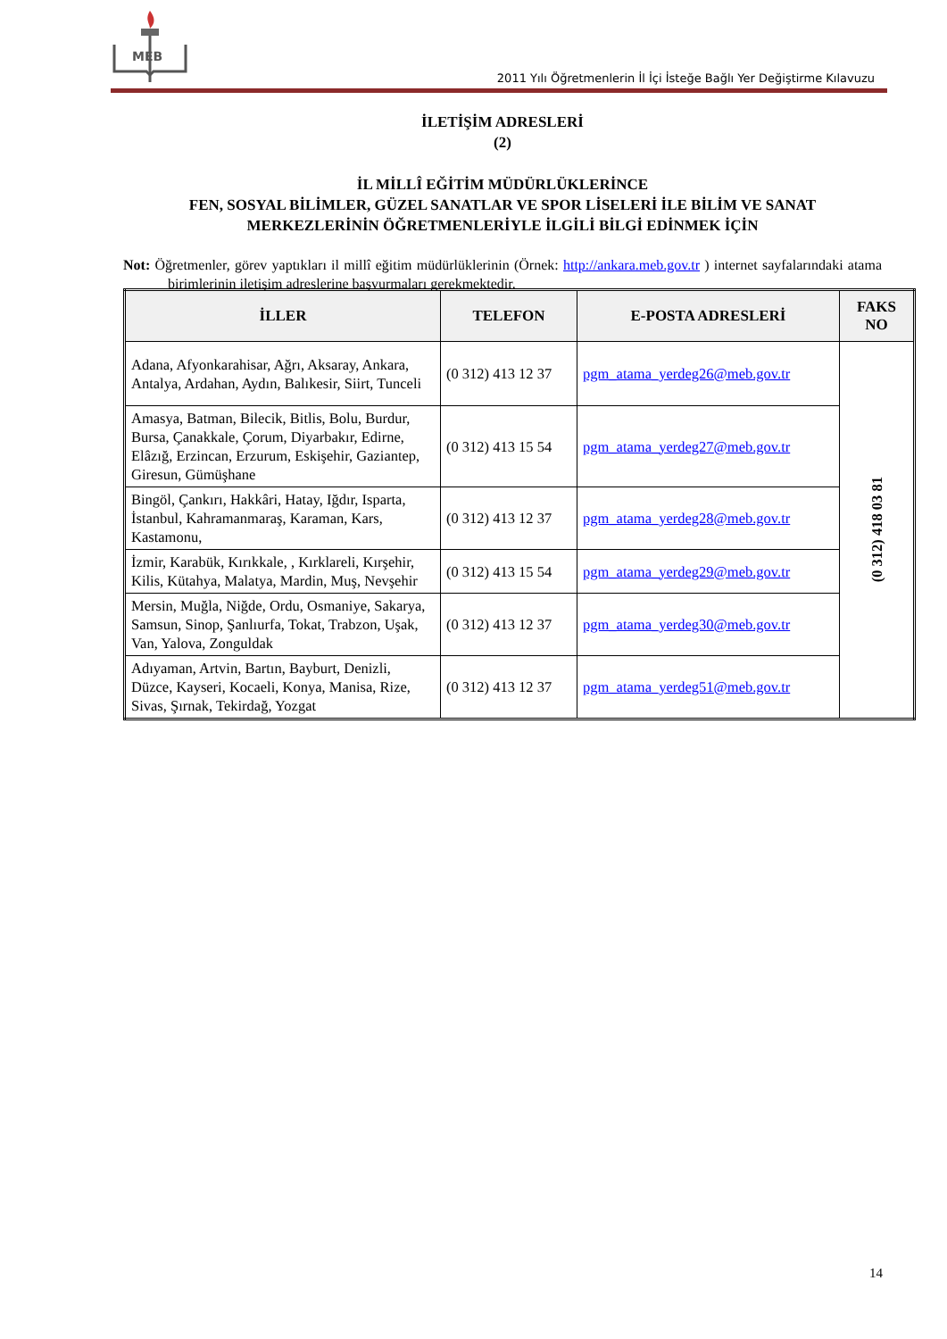MEB
2011 Yılı Öğretmenlerin İl İçi İsteğe Bağlı Yer Değiştirme Kılavuzu
İLETİŞİM ADRESLERİ
(2)
İL MİLLÎ EĞİTİM MÜDÜRLÜKLERİNCE
FEN, SOSYAL BİLİMLER, GÜZEL SANATLAR VE SPOR LİSELERİ İLE BİLİM VE SANAT MERKEZLERİNİN ÖĞRETMENLERİYLE İLGİLİ BİLGİ EDİNMEK İÇİN
Not: Öğretmenler, görev yaptıkları il millî eğitim müdürlüklerinin (Örnek: http://ankara.meb.gov.tr ) internet sayfalarındaki atama birimlerinin iletişim adreslerine başvurmaları gerekmektedir.
| İLLER | TELEFON | E-POSTA ADRESLERİ | FAKS NO |
| --- | --- | --- | --- |
| Adana, Afyonkarahisar, Ağrı, Aksaray, Ankara, Antalya, Ardahan, Aydın, Balıkesir, Siirt, Tunceli | (0 312) 413 12 37 | pgm_atama_yerdeg26@meb.gov.tr | (0 312) 418 03 81 |
| Amasya, Batman, Bilecik, Bitlis, Bolu, Burdur, Bursa, Çanakkale, Çorum, Diyarbakır, Edirne, Elâzığ, Erzincan, Erzurum, Eskişehir, Gaziantep, Giresun, Gümüşhane | (0 312) 413 15 54 | pgm_atama_yerdeg27@meb.gov.tr | |
| Bingöl, Çankırı, Hakkâri, Hatay, Iğdır, Isparta, İstanbul, Kahramanmaraş, Karaman, Kars, Kastamonu, | (0 312) 413 12 37 | pgm_atama_yerdeg28@meb.gov.tr | |
| İzmir, Karabük, Kırıkkale, , Kırklareli, Kırşehir, Kilis, Kütahya, Malatya, Mardin, Muş, Nevşehir | (0 312) 413 15 54 | pgm_atama_yerdeg29@meb.gov.tr | |
| Mersin, Muğla, Niğde, Ordu, Osmaniye, Sakarya, Samsun, Sinop, Şanlıurfa, Tokat, Trabzon, Uşak, Van, Yalova, Zonguldak | (0 312) 413 12 37 | pgm_atama_yerdeg30@meb.gov.tr | |
| Adıyaman, Artvin, Bartın, Bayburt, Denizli, Düzce, Kayseri, Kocaeli, Konya, Manisa, Rize, Sivas, Şırnak, Tekirdağ, Yozgat | (0 312) 413 12 37 | pgm_atama_yerdeg51@meb.gov.tr | |
14